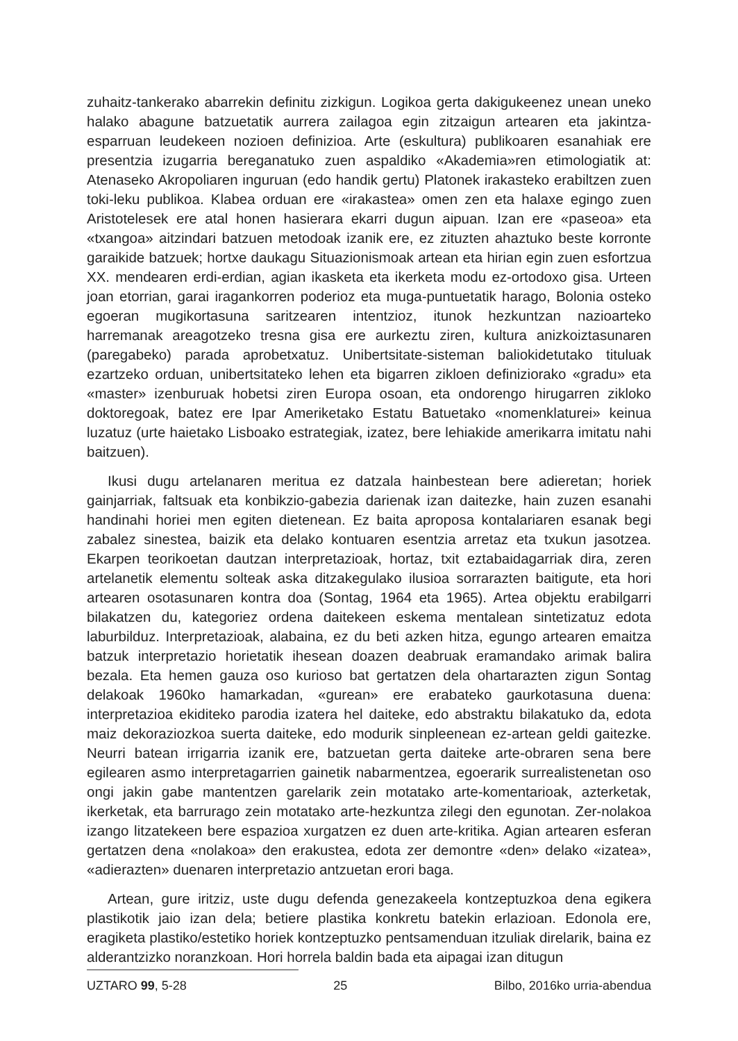zuhaitz-tankerako abarrekin definitu zizkigun. Logikoa gerta dakigukeenez unean uneko halako abagune batzuetatik aurrera zailagoa egin zitzaigun artearen eta jakintza-esparruan leudekeen nozioen definizioa. Arte (eskultura) publikoaren esanahiak ere presentzia izugarria bereganatuko zuen aspaldiko «Akademia»ren etimologiatik at: Atenaseko Akropoliaren inguruan (edo handik gertu) Platonek irakasteko erabiltzen zuen toki-leku publikoa. Klabea orduan ere «irakastea» omen zen eta halaxe egingo zuen Aristotelesek ere atal honen hasierara ekarri dugun aipuan. Izan ere «paseoa» eta «txangoa» aitzindari batzuen metodoak izanik ere, ez zituzten ahaztuko beste korronte garaikide batzuek; hortxe daukagu Situazionismoak artean eta hirian egin zuen esfortzua XX. mendearen erdi-erdian, agian ikasketa eta ikerketa modu ez-ortodoxo gisa. Urteen joan etorrian, garai iragankorren poderioz eta muga-puntuetatik harago, Bolonia osteko egoeran mugikortasuna saritzearen intentzioz, itunok hezkuntzan nazioarteko harremanak areagotzeko tresna gisa ere aurkeztu ziren, kultura anizkoiztasunaren (paregabeko) parada aprobetxatuz. Unibertsitate-sisteman baliokidetutako tituluak ezartzeko orduan, unibertsitateko lehen eta bigarren zikloen definiziorako «gradu» eta «master» izenburuak hobetsi ziren Europa osoan, eta ondorengo hirugarren zikloko doktoregoak, batez ere Ipar Ameriketako Estatu Batuetako «nomenklaturei» keinua luzatuz (urte haietako Lisboako estrategiak, izatez, bere lehiakide amerikarra imitatu nahi baitzuen).
Ikusi dugu artelanaren meritua ez datzala hainbestean bere adieretan; horiek gainjarriak, faltsuak eta konbikzio-gabezia darienak izan daitezke, hain zuzen esanahi handinahi horiei men egiten dietenean. Ez baita aproposa kontalariaren esanak begi zabalez sinestea, baizik eta delako kontuaren esentzia arretaz eta txukun jasotzea. Ekarpen teorikoetan dautzan interpretazioak, hortaz, txit eztabaidagarriak dira, zeren artelanetik elementu solteak aska ditzakegulako ilusioa sorrarazten baitigute, eta hori artearen osotasunaren kontra doa (Sontag, 1964 eta 1965). Artea objektu erabilgarri bilakatzen du, kategoriez ordena daitekeen eskema mentalean sintetizatuz edota laburbilduz. Interpretazioak, alabaina, ez du beti azken hitza, egungo artearen emaitza batzuk interpretazio horietatik ihesean doazen deabruak eramandako arimak balira bezala. Eta hemen gauza oso kurioso bat gertatzen dela ohartarazten zigun Sontag delakoak 1960ko hamarkadan, «gurean» ere erabateko gaurkotasuna duena: interpretazioa ekiditeko parodia izatera hel daiteke, edo abstraktu bilakatuko da, edota maiz dekoraziozkoa suerta daiteke, edo modurik sinpleenean ez-artean geldi gaitezke. Neurri batean irrigarria izanik ere, batzuetan gerta daiteke arte-obraren sena bere egilearen asmo interpretagarrien gainetik nabarmentzea, egoerarik surrealistenetan oso ongi jakin gabe mantentzen garelarik zein motatako arte-komentarioak, azterketak, ikerketak, eta barrurago zein motatako arte-hezkuntza zilegi den egunotan. Zer-nolakoa izango litzatekeen bere espazioa xurgatzen ez duen arte-kritika. Agian artearen esferan gertatzen dena «nolakoa» den erakustea, edota zer demontre «den» delako «izatea», «adierazten» duenaren interpretazio antzuetan erori baga.
Artean, gure iritziz, uste dugu defenda genezakeela kontzeptuzkoa dena egikera plastikotik jaio izan dela; betiere plastika konkretu batekin erlazioan. Edonola ere, eragiketa plastiko/estetiko horiek kontzeptuzko pentsamenduan itzuliak direlarik, baina ez alderantzizko noranzkoan. Hori horrela baldin bada eta aipagai izan ditugun
UZTARO 99, 5-28 25 Bilbo, 2016ko urria-abendua